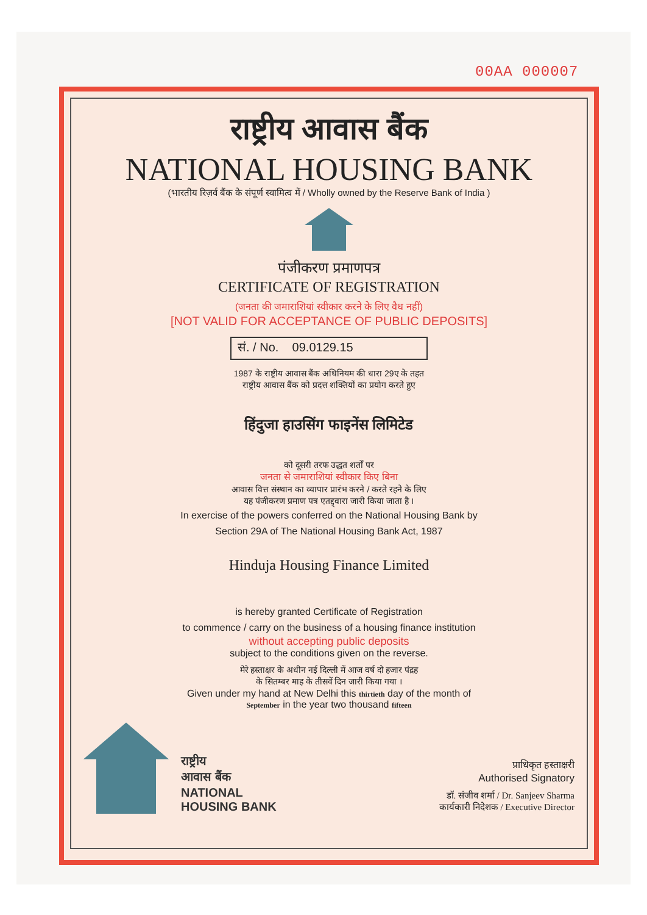00AA 000007
राष्ट्रीय आवास बैंक
NATIONAL HOUSING BANK
(भारतीय रिज़र्व बैंक के संपूर्ण स्वामित्व में / Wholly owned by the Reserve Bank of India )
पंजीकरण प्रमाणपत्र
CERTIFICATE OF REGISTRATION
(जनता की जमाराशियां स्वीकार करने के लिए वैध नहीं)
[NOT VALID FOR ACCEPTANCE OF PUBLIC DEPOSITS]
सं. / No. 09.0129.15
1987 के राष्ट्रीय आवास बैंक अधिनियम की धारा 29ए के तहत
राष्ट्रीय आवास बैंक को प्रदत्त शक्तियों का प्रयोग करते हुए
हिंदुजा हाउसिंग फाइनेंस लिमिटेड
को दूसरी तरफ उद्धत शर्तों पर
जनता से जमाराशियां स्वीकार किए बिना
आवास वित्त संस्थान का व्यापार प्रारंभ करने / करते रहने के लिए
यह पंजीकरण प्रमाण पत्र एतद्द्वारा जारी किया जाता है ।
In exercise of the powers conferred on the National Housing Bank by
Section 29A of The National Housing Bank Act, 1987
Hinduja Housing Finance Limited
is hereby granted Certificate of Registration
to commence / carry on the business of a housing finance institution
without accepting public deposits
subject to the conditions given on the reverse.
मेरे हस्ताक्षर के अधीन नई दिल्ली में आज वर्ष दो हजार पंद्रह
के सितम्बर माह के तीसवें दिन जारी किया गया ।
Given under my hand at New Delhi this thirtieth day of the month of
September in the year two thousand fifteen
राष्ट्रीय
आवास बैंक
NATIONAL
HOUSING BANK
प्राधिकृत हस्ताक्षरी
Authorised Signatory
डॉ. संजीव शर्मा / Dr. Sanjeev Sharma
कार्यकारी निदेशक / Executive Director